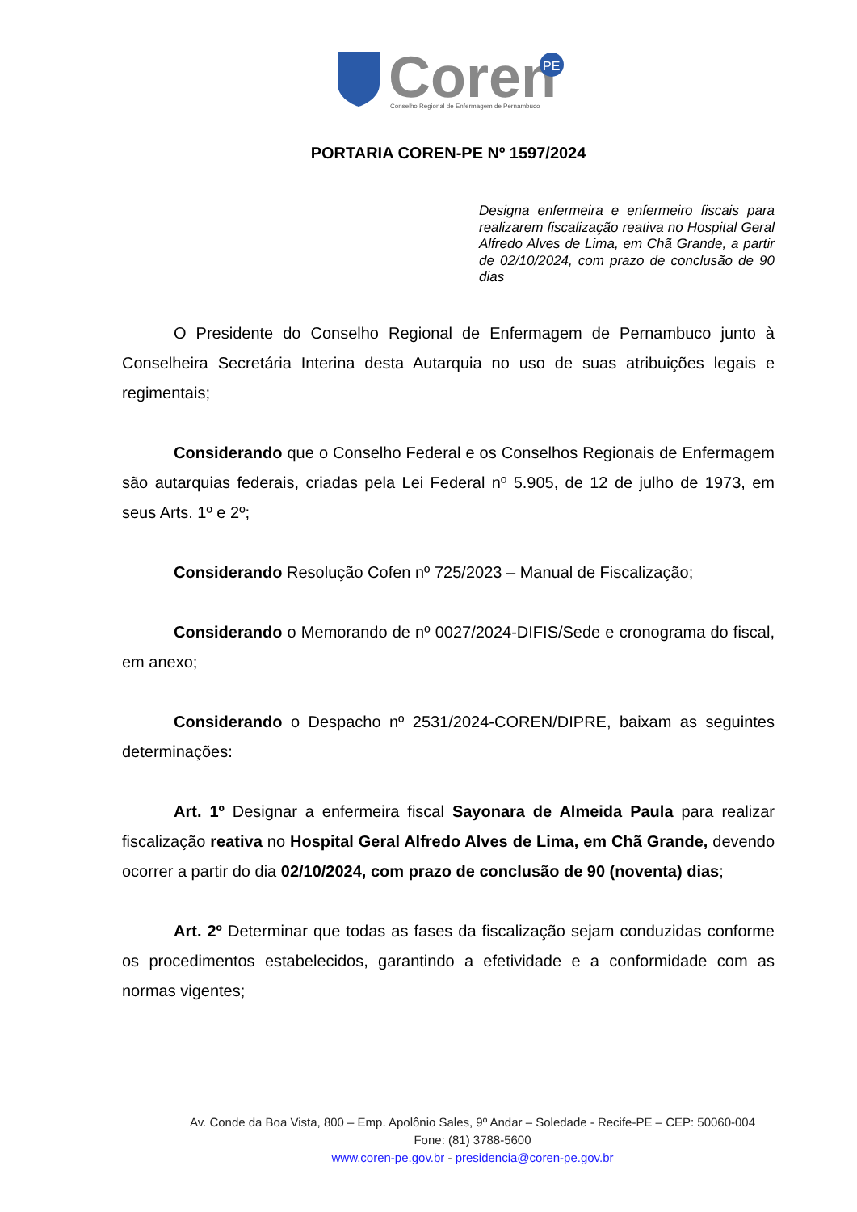Coren
PE
Conselho Regional de Enfermagem de Pernambuco
PORTARIA COREN-PE Nº 1597/2024
Designa enfermeira e enfermeiro fiscais para realizarem fiscalização reativa no Hospital Geral Alfredo Alves de Lima, em Chã Grande, a partir de 02/10/2024, com prazo de conclusão de 90 dias
O Presidente do Conselho Regional de Enfermagem de Pernambuco junto à Conselheira Secretária Interina desta Autarquia no uso de suas atribuições legais e regimentais;
Considerando que o Conselho Federal e os Conselhos Regionais de Enfermagem são autarquias federais, criadas pela Lei Federal nº 5.905, de 12 de julho de 1973, em seus Arts. 1º e 2º;
Considerando Resolução Cofen nº 725/2023 – Manual de Fiscalização;
Considerando o Memorando de nº 0027/2024-DIFIS/Sede e cronograma do fiscal, em anexo;
Considerando o Despacho nº 2531/2024-COREN/DIPRE, baixam as seguintes determinações:
Art. 1º Designar a enfermeira fiscal Sayonara de Almeida Paula para realizar fiscalização reativa no Hospital Geral Alfredo Alves de Lima, em Chã Grande, devendo ocorrer a partir do dia 02/10/2024, com prazo de conclusão de 90 (noventa) dias;
Art. 2º Determinar que todas as fases da fiscalização sejam conduzidas conforme os procedimentos estabelecidos, garantindo a efetividade e a conformidade com as normas vigentes;
Av. Conde da Boa Vista, 800 – Emp. Apolônio Sales, 9º Andar – Soledade - Recife-PE – CEP: 50060-004
Fone: (81) 3788-5600
www.coren-pe.gov.br - presidencia@coren-pe.gov.br